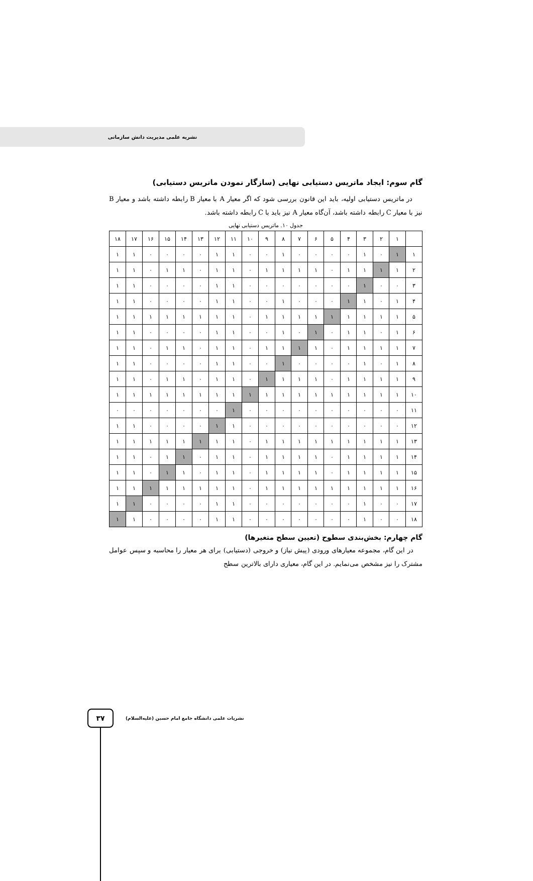نشریه علمی مدیریت دانش سازمانی
گام سوم: ایجاد ماتریس دستیابی نهایی (سازگار نمودن ماتریس دستیابی)
در ماتریس دستیابی اولیه، باید این قانون بررسی شود که اگر معیار A با معیار B رابطه داشته باشد و معیار B نیز با معیار C رابطه داشته باشد، آن‌گاه معیار A نیز باید با C رابطه داشته باشد.
جدول ۱۰. ماتریس دستیابی نهایی
| ۱۸ | ۱۷ | ۱۶ | ۱۵ | ۱۴ | ۱۳ | ۱۲ | ۱۱ | ۱۰ | ۹ | ۸ | ۷ | ۶ | ۵ | ۴ | ۳ | ۲ | ۱ | |
| ۱ | ۱ | ۰ | ۰ | ۰ | ۰ | ۱ | ۱ | ۰ | ۰ | ۱ | ۰ | ۰ | ۰ | ۰ | ۱ | ۰ | ۱ | ۱ |
| ۱ | ۱ | ۰ | ۱ | ۱ | ۰ | ۱ | ۱ | ۰ | ۱ | ۱ | ۱ | ۱ | ۰ | ۱ | ۱ | ۱ | ۱ | ۲ |
| ۱ | ۱ | ۰ | ۰ | ۰ | ۰ | ۱ | ۱ | ۰ | ۰ | ۰ | ۰ | ۰ | ۰ | ۰ | ۱ | ۰ | ۰ | ۳ |
| ۱ | ۱ | ۰ | ۰ | ۰ | ۰ | ۱ | ۱ | ۰ | ۰ | ۱ | ۰ | ۰ | ۰ | ۱ | ۱ | ۰ | ۱ | ۴ |
| ۱ | ۱ | ۱ | ۱ | ۱ | ۱ | ۱ | ۱ | ۰ | ۱ | ۱ | ۱ | ۱ | ۱ | ۱ | ۱ | ۱ | ۱ | ۵ |
| ۱ | ۱ | ۰ | ۰ | ۰ | ۰ | ۱ | ۱ | ۰ | ۰ | ۱ | ۰ | ۱ | ۰ | ۱ | ۱ | ۰ | ۱ | ۶ |
| ۱ | ۱ | ۰ | ۱ | ۱ | ۰ | ۱ | ۱ | ۰ | ۱ | ۱ | ۱ | ۱ | ۰ | ۱ | ۱ | ۱ | ۱ | ۷ |
| ۱ | ۱ | ۰ | ۰ | ۰ | ۰ | ۱ | ۱ | ۰ | ۰ | ۱ | ۰ | ۰ | ۰ | ۰ | ۱ | ۰ | ۱ | ۸ |
| ۱ | ۱ | ۰ | ۱ | ۱ | ۰ | ۱ | ۱ | ۰ | ۱ | ۱ | ۱ | ۱ | ۰ | ۱ | ۱ | ۱ | ۱ | ۹ |
| ۱ | ۱ | ۱ | ۱ | ۱ | ۱ | ۱ | ۱ | ۱ | ۱ | ۱ | ۱ | ۱ | ۱ | ۱ | ۱ | ۱ | ۱ | ۱۰ |
| ۰ | ۰ | ۰ | ۰ | ۰ | ۰ | ۰ | ۱ | ۰ | ۰ | ۰ | ۰ | ۰ | ۰ | ۰ | ۰ | ۰ | ۰ | ۱۱ |
| ۱ | ۱ | ۰ | ۰ | ۰ | ۰ | ۱ | ۱ | ۰ | ۰ | ۰ | ۰ | ۰ | ۰ | ۰ | ۰ | ۰ | ۰ | ۱۲ |
| ۱ | ۱ | ۱ | ۱ | ۱ | ۱ | ۱ | ۱ | ۰ | ۱ | ۱ | ۱ | ۱ | ۱ | ۱ | ۱ | ۱ | ۱ | ۱۳ |
| ۱ | ۱ | ۰ | ۱ | ۱ | ۰ | ۱ | ۱ | ۰ | ۱ | ۱ | ۱ | ۱ | ۰ | ۱ | ۱ | ۱ | ۱ | ۱۴ |
| ۱ | ۱ | ۰ | ۱ | ۱ | ۰ | ۱ | ۱ | ۰ | ۱ | ۱ | ۱ | ۱ | ۰ | ۱ | ۱ | ۱ | ۱ | ۱۵ |
| ۱ | ۱ | ۱ | ۱ | ۱ | ۱ | ۱ | ۱ | ۰ | ۱ | ۱ | ۱ | ۱ | ۱ | ۱ | ۱ | ۱ | ۱ | ۱۶ |
| ۱ | ۱ | ۰ | ۰ | ۰ | ۰ | ۱ | ۱ | ۰ | ۰ | ۰ | ۰ | ۰ | ۰ | ۰ | ۱ | ۰ | ۰ | ۱۷ |
| ۱ | ۱ | ۰ | ۰ | ۰ | ۰ | ۱ | ۱ | ۰ | ۰ | ۰ | ۰ | ۰ | ۰ | ۰ | ۱ | ۰ | ۰ | ۱۸ |
گام چهارم: بخش‌بندی سطوح (تعیین سطح متغیرها)
در این گام، مجموعه معیارهای ورودی (پیش نیاز) و خروجی (دستیابی) برای هر معیار را محاسبه و سپس عوامل مشترک را نیز مشخص می‌نمایم. در این گام، معیاری دارای بالاترین سطح
۳۷
نشریات علمی دانشگاه جامع امام حسین (علیه‌السلام)